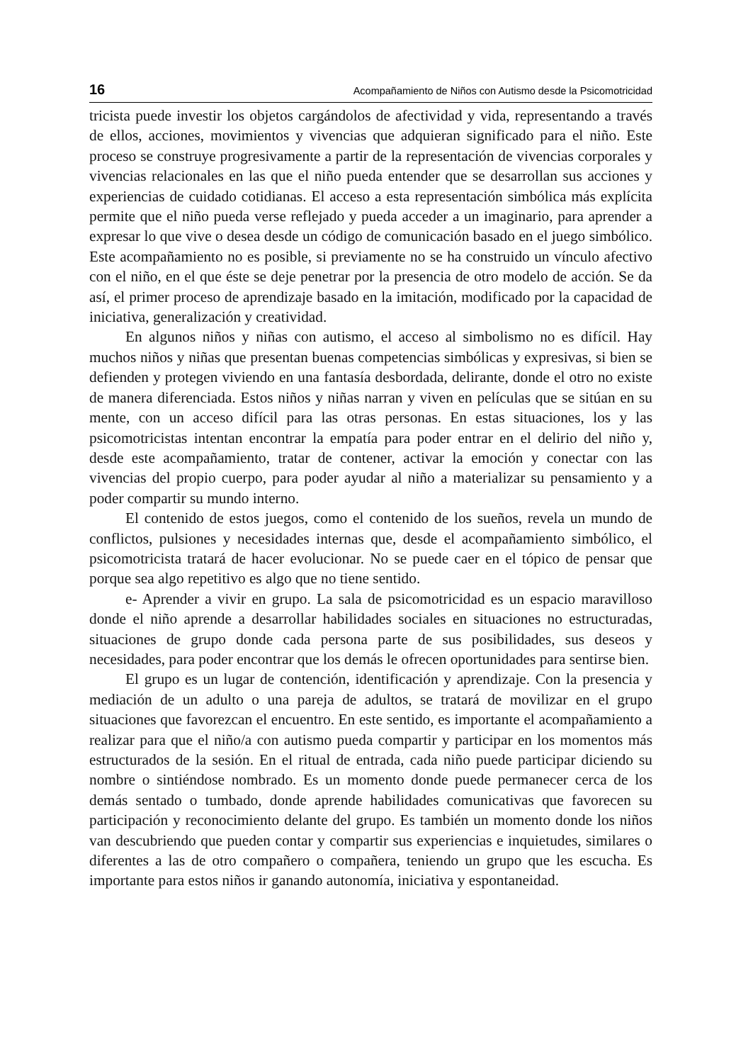16 Acompañamiento de Niños con Autismo desde la Psicomotricidad
tricista puede investir los objetos cargándolos de afectividad y vida, representando a través de ellos, acciones, movimientos y vivencias que adquieran significado para el niño. Este proceso se construye progresivamente a partir de la representación de vivencias corporales y vivencias relacionales en las que el niño pueda entender que se desarrollan sus acciones y experiencias de cuidado cotidianas. El acceso a esta representación simbólica más explícita permite que el niño pueda verse reflejado y pueda acceder a un imaginario, para aprender a expresar lo que vive o desea desde un código de comunicación basado en el juego simbólico. Este acompañamiento no es posible, si previamente no se ha construido un vínculo afectivo con el niño, en el que éste se deje penetrar por la presencia de otro modelo de acción. Se da así, el primer proceso de aprendizaje basado en la imitación, modificado por la capacidad de iniciativa, generalización y creatividad.
En algunos niños y niñas con autismo, el acceso al simbolismo no es difícil. Hay muchos niños y niñas que presentan buenas competencias simbólicas y expresivas, si bien se defienden y protegen viviendo en una fantasía desbordada, delirante, donde el otro no existe de manera diferenciada. Estos niños y niñas narran y viven en películas que se sitúan en su mente, con un acceso difícil para las otras personas. En estas situaciones, los y las psicomotricistas intentan encontrar la empatía para poder entrar en el delirio del niño y, desde este acompañamiento, tratar de contener, activar la emoción y conectar con las vivencias del propio cuerpo, para poder ayudar al niño a materializar su pensamiento y a poder compartir su mundo interno.
El contenido de estos juegos, como el contenido de los sueños, revela un mundo de conflictos, pulsiones y necesidades internas que, desde el acompañamiento simbólico, el psicomotricista tratará de hacer evolucionar. No se puede caer en el tópico de pensar que porque sea algo repetitivo es algo que no tiene sentido.
e- Aprender a vivir en grupo. La sala de psicomotricidad es un espacio maravilloso donde el niño aprende a desarrollar habilidades sociales en situaciones no estructuradas, situaciones de grupo donde cada persona parte de sus posibilidades, sus deseos y necesidades, para poder encontrar que los demás le ofrecen oportunidades para sentirse bien.
El grupo es un lugar de contención, identificación y aprendizaje. Con la presencia y mediación de un adulto o una pareja de adultos, se tratará de movilizar en el grupo situaciones que favorezcan el encuentro. En este sentido, es importante el acompañamiento a realizar para que el niño/a con autismo pueda compartir y participar en los momentos más estructurados de la sesión. En el ritual de entrada, cada niño puede participar diciendo su nombre o sintiéndose nombrado. Es un momento donde puede permanecer cerca de los demás sentado o tumbado, donde aprende habilidades comunicativas que favorecen su participación y reconocimiento delante del grupo. Es también un momento donde los niños van descubriendo que pueden contar y compartir sus experiencias e inquietudes, similares o diferentes a las de otro compañero o compañera, teniendo un grupo que les escucha. Es importante para estos niños ir ganando autonomía, iniciativa y espontaneidad.